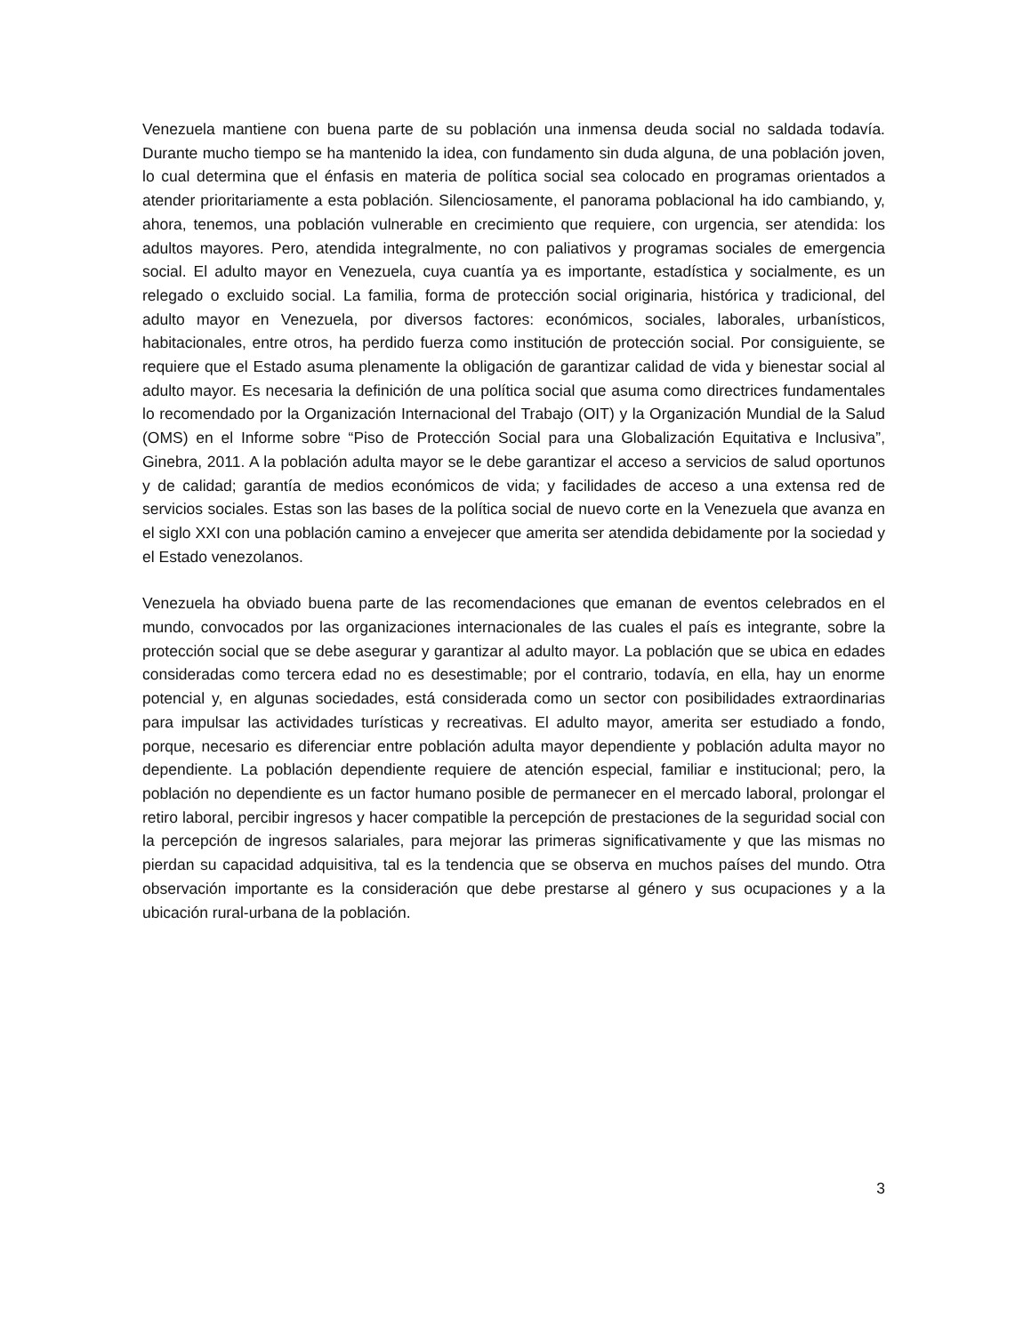Venezuela mantiene con buena parte de su población una inmensa deuda social no saldada todavía. Durante mucho tiempo se ha mantenido la idea, con fundamento sin duda alguna, de una población joven, lo cual determina que el énfasis en materia de política social sea colocado en programas orientados a atender prioritariamente a esta población. Silenciosamente, el panorama poblacional ha ido cambiando, y, ahora, tenemos, una población vulnerable en crecimiento que requiere, con urgencia, ser atendida: los adultos mayores. Pero, atendida integralmente, no con paliativos y programas sociales de emergencia social. El adulto mayor en Venezuela, cuya cuantía ya es importante, estadística y socialmente, es un relegado o excluido social. La familia, forma de protección social originaria, histórica y tradicional, del adulto mayor en Venezuela, por diversos factores: económicos, sociales, laborales, urbanísticos, habitacionales, entre otros, ha perdido fuerza como institución de protección social. Por consiguiente, se requiere que el Estado asuma plenamente la obligación de garantizar calidad de vida y bienestar social al adulto mayor. Es necesaria la definición de una política social que asuma como directrices fundamentales lo recomendado por la Organización Internacional del Trabajo (OIT) y la Organización Mundial de la Salud (OMS) en el Informe sobre “Piso de Protección Social para una Globalización Equitativa e Inclusiva”, Ginebra, 2011. A la población adulta mayor se le debe garantizar el acceso a servicios de salud oportunos y de calidad; garantía de medios económicos de vida; y facilidades de acceso a una extensa red de servicios sociales. Estas son las bases de la política social de nuevo corte en la Venezuela que avanza en el siglo XXI con una población camino a envejecer que amerita ser atendida debidamente por la sociedad y el Estado venezolanos.
Venezuela ha obviado buena parte de las recomendaciones que emanan de eventos celebrados en el mundo, convocados por las organizaciones internacionales de las cuales el país es integrante, sobre la protección social que se debe asegurar y garantizar al adulto mayor. La población que se ubica en edades consideradas como tercera edad no es desestimable; por el contrario, todavía, en ella, hay un enorme potencial y, en algunas sociedades, está considerada como un sector con posibilidades extraordinarias para impulsar las actividades turísticas y recreativas. El adulto mayor, amerita ser estudiado a fondo, porque, necesario es diferenciar entre población adulta mayor dependiente y población adulta mayor no dependiente. La población dependiente requiere de atención especial, familiar e institucional; pero, la población no dependiente es un factor humano posible de permanecer en el mercado laboral, prolongar el retiro laboral, percibir ingresos y hacer compatible la percepción de prestaciones de la seguridad social con la percepción de ingresos salariales, para mejorar las primeras significativamente y que las mismas no pierdan su capacidad adquisitiva, tal es la tendencia que se observa en muchos países del mundo. Otra observación importante es la consideración que debe prestarse al género y sus ocupaciones y a la ubicación rural-urbana de la población.
3